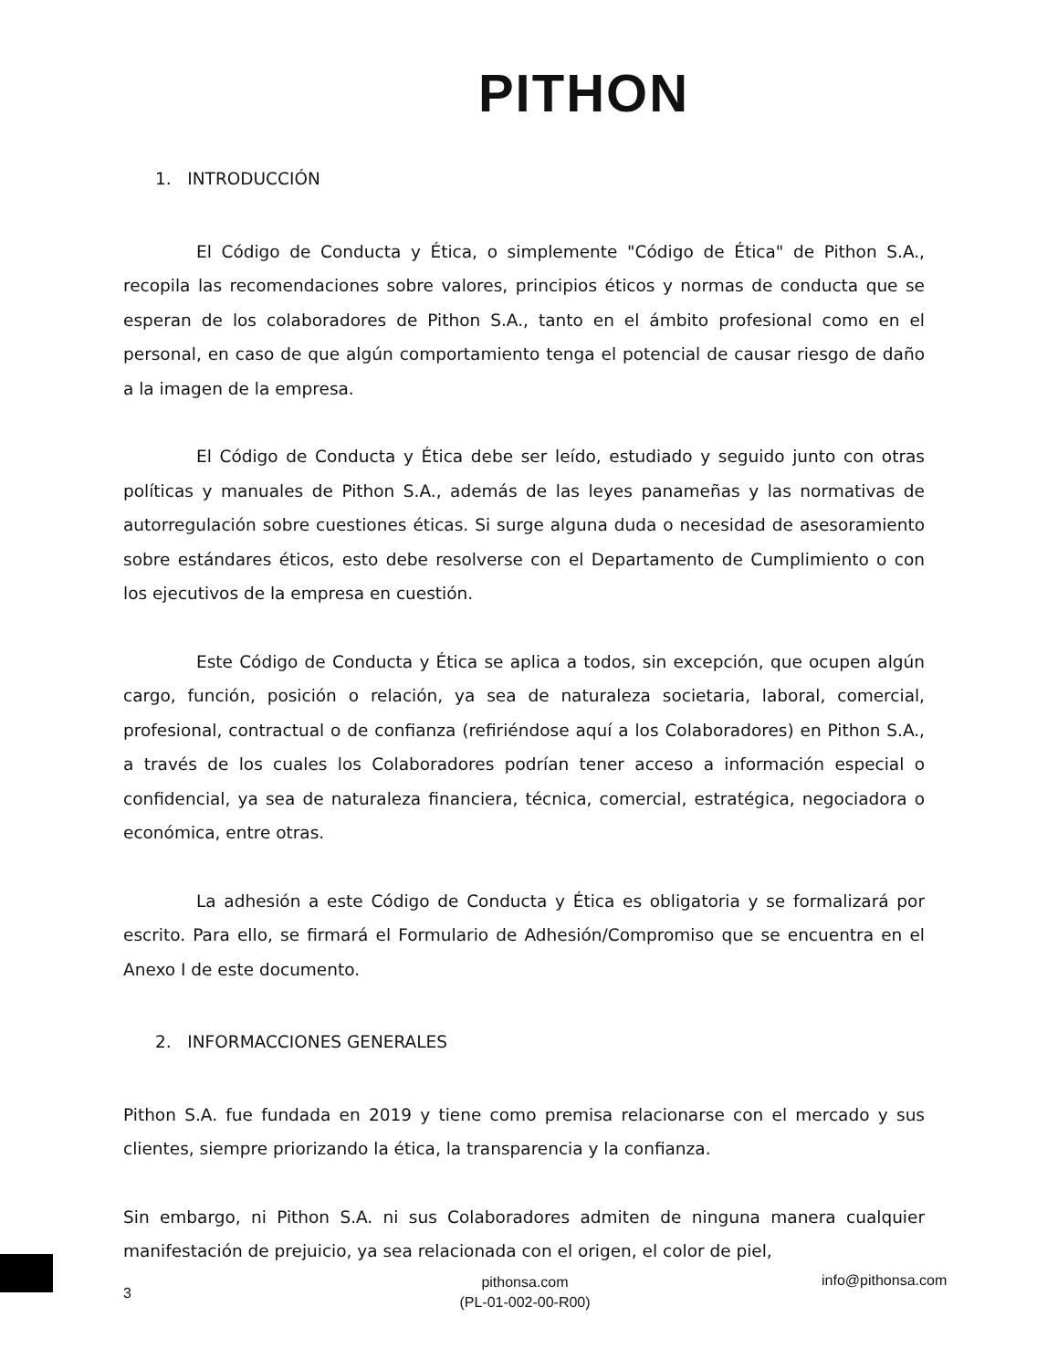PITHON
1. INTRODUCCIÓN
El Código de Conducta y Ética, o simplemente "Código de Ética" de Pithon S.A., recopila las recomendaciones sobre valores, principios éticos y normas de conducta que se esperan de los colaboradores de Pithon S.A., tanto en el ámbito profesional como en el personal, en caso de que algún comportamiento tenga el potencial de causar riesgo de daño a la imagen de la empresa.
El Código de Conducta y Ética debe ser leído, estudiado y seguido junto con otras políticas y manuales de Pithon S.A., además de las leyes panameñas y las normativas de autorregulación sobre cuestiones éticas. Si surge alguna duda o necesidad de asesoramiento sobre estándares éticos, esto debe resolverse con el Departamento de Cumplimiento o con los ejecutivos de la empresa en cuestión.
Este Código de Conducta y Ética se aplica a todos, sin excepción, que ocupen algún cargo, función, posición o relación, ya sea de naturaleza societaria, laboral, comercial, profesional, contractual o de confianza (refiriéndose aquí a los Colaboradores) en Pithon S.A., a través de los cuales los Colaboradores podrían tener acceso a información especial o confidencial, ya sea de naturaleza financiera, técnica, comercial, estratégica, negociadora o económica, entre otras.
La adhesión a este Código de Conducta y Ética es obligatoria y se formalizará por escrito. Para ello, se firmará el Formulario de Adhesión/Compromiso que se encuentra en el Anexo I de este documento.
2. INFORMACCIONES GENERALES
Pithon S.A. fue fundada en 2019 y tiene como premisa relacionarse con el mercado y sus clientes, siempre priorizando la ética, la transparencia y la confianza.
Sin embargo, ni Pithon S.A. ni sus Colaboradores admiten de ninguna manera cualquier manifestación de prejuicio, ya sea relacionada con el origen, el color de piel,
3
pithonsa.com
(PL-01-002-00-R00)
info@pithonsa.com